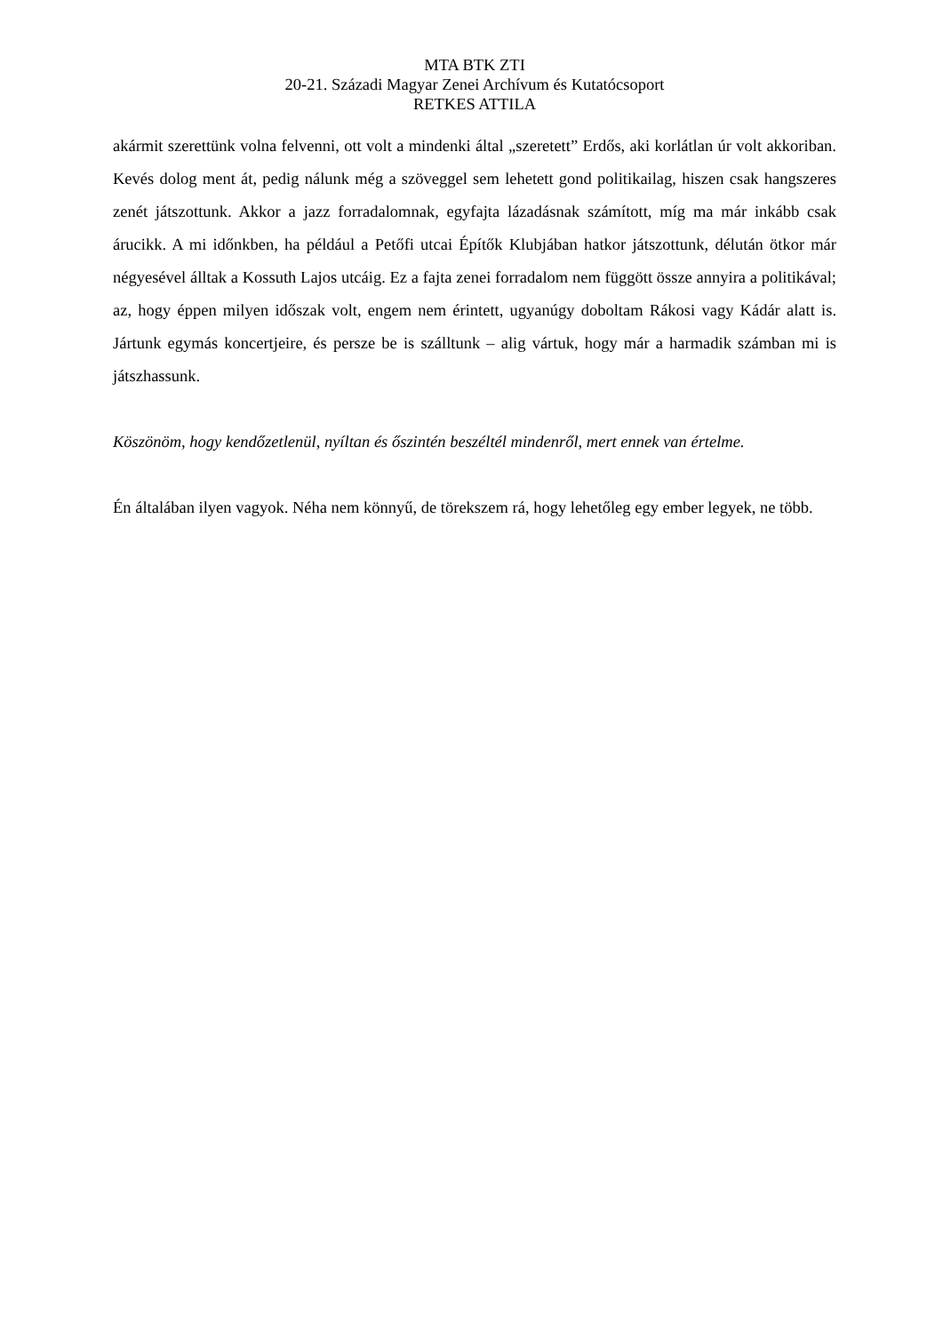MTA BTK ZTI
20-21. Századi Magyar Zenei Archívum és Kutatócsoport
RETKES ATTILA
akármit szerettünk volna felvenni, ott volt a mindenki által „szeretett” Erdős, aki korlátlan úr volt akkoriban. Kevés dolog ment át, pedig nálunk még a szöveggel sem lehetett gond politikailag, hiszen csak hangszeres zenét játszottunk. Akkor a jazz forradalomnak, egyfajta lázadásnak számított, míg ma már inkább csak árucikk. A mi időnkben, ha például a Petőfi utcai Építők Klubjában hatkor játszottunk, délután ötkor már négyesével álltak a Kossuth Lajos utcáig. Ez a fajta zenei forradalom nem függött össze annyira a politikával; az, hogy éppen milyen időszak volt, engem nem érintett, ugyanúgy doboltam Rákosi vagy Kádár alatt is. Jártunk egymás koncertjeire, és persze be is szálltunk – alig vártuk, hogy már a harmadik számban mi is játszhassunk.
Köszönöm, hogy kendőzetlenül, nyíltan és őszintén beszéltél mindenről, mert ennek van értelme.
Én általában ilyen vagyok. Néha nem könnyű, de törekszem rá, hogy lehetőleg egy ember legyek, ne több.